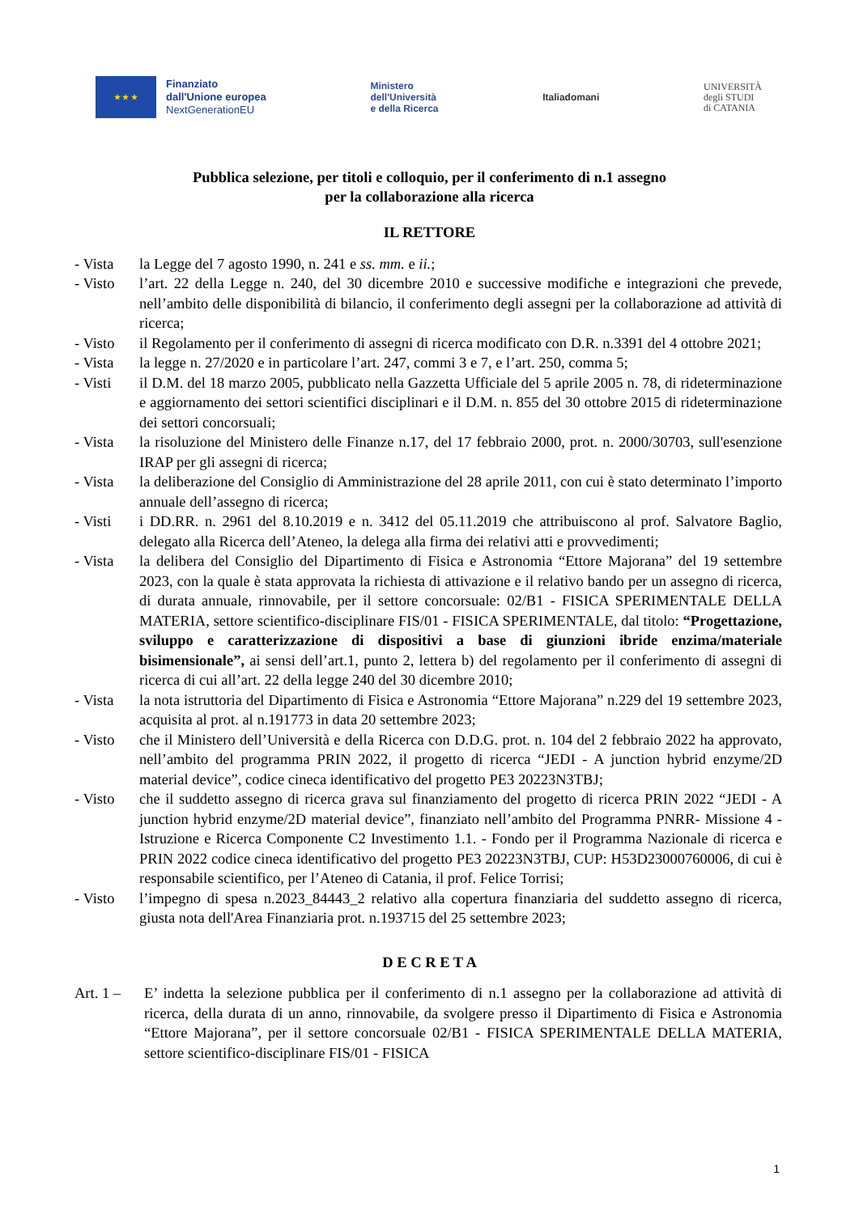★ ★ ★
Finanziato
dall'Unione europea
NextGenerationEU
Ministero
dell'Università
e della Ricerca
Italiadomani
UNIVERSITÀ
degli STUDI
di CATANIA
Pubblica selezione, per titoli e colloquio, per il conferimento di n.1 assegno
per la collaborazione alla ricerca
IL RETTORE
- Vista la Legge del 7 agosto 1990, n. 241 e ss. mm. e ii.;
- Visto l’art. 22 della Legge n. 240, del 30 dicembre 2010 e successive modifiche e integrazioni che prevede, nell’ambito delle disponibilità di bilancio, il conferimento degli assegni per la collaborazione ad attività di ricerca;
- Visto il Regolamento per il conferimento di assegni di ricerca modificato con D.R. n.3391 del 4 ottobre 2021;
- Vista la legge n. 27/2020 e in particolare l’art. 247, commi 3 e 7, e l’art. 250, comma 5;
- Visti il D.M. del 18 marzo 2005, pubblicato nella Gazzetta Ufficiale del 5 aprile 2005 n. 78, di rideterminazione e aggiornamento dei settori scientifici disciplinari e il D.M. n. 855 del 30 ottobre 2015 di rideterminazione dei settori concorsuali;
- Vista la risoluzione del Ministero delle Finanze n.17, del 17 febbraio 2000, prot. n. 2000/30703, sull'esenzione IRAP per gli assegni di ricerca;
- Vista la deliberazione del Consiglio di Amministrazione del 28 aprile 2011, con cui è stato determinato l’importo annuale dell’assegno di ricerca;
- Visti i DD.RR. n. 2961 del 8.10.2019 e n. 3412 del 05.11.2019 che attribuiscono al prof. Salvatore Baglio, delegato alla Ricerca dell’Ateneo, la delega alla firma dei relativi atti e provvedimenti;
- Vista la delibera del Consiglio del Dipartimento di Fisica e Astronomia “Ettore Majorana” del 19 settembre 2023, con la quale è stata approvata la richiesta di attivazione e il relativo bando per un assegno di ricerca, di durata annuale, rinnovabile, per il settore concorsuale: 02/B1 - FISICA SPERIMENTALE DELLA MATERIA, settore scientifico-disciplinare FIS/01 - FISICA SPERIMENTALE, dal titolo: “Progettazione, sviluppo e caratterizzazione di dispositivi a base di giunzioni ibride enzima/materiale bisimensionale”, ai sensi dell’art.1, punto 2, lettera b) del regolamento per il conferimento di assegni di ricerca di cui all’art. 22 della legge 240 del 30 dicembre 2010;
- Vista la nota istruttoria del Dipartimento di Fisica e Astronomia “Ettore Majorana” n.229 del 19 settembre 2023, acquisita al prot. al n.191773 in data 20 settembre 2023;
- Visto che il Ministero dell’Università e della Ricerca con D.D.G. prot. n. 104 del 2 febbraio 2022 ha approvato, nell’ambito del programma PRIN 2022, il progetto di ricerca “JEDI - A junction hybrid enzyme/2D material device”, codice cineca identificativo del progetto PE3 20223N3TBJ;
- Visto che il suddetto assegno di ricerca grava sul finanziamento del progetto di ricerca PRIN 2022 “JEDI - A junction hybrid enzyme/2D material device”, finanziato nell’ambito del Programma PNRR- Missione 4 - Istruzione e Ricerca Componente C2 Investimento 1.1. - Fondo per il Programma Nazionale di ricerca e PRIN 2022 codice cineca identificativo del progetto PE3 20223N3TBJ, CUP: H53D23000760006, di cui è responsabile scientifico, per l’Ateneo di Catania, il prof. Felice Torrisi;
- Visto l’impegno di spesa n.2023_84443_2 relativo alla copertura finanziaria del suddetto assegno di ricerca, giusta nota dell'Area Finanziaria prot. n.193715 del 25 settembre 2023;
D E C R E T A
Art. 1 –
E’ indetta la selezione pubblica per il conferimento di n.1 assegno per la collaborazione ad attività di ricerca, della durata di un anno, rinnovabile, da svolgere presso il Dipartimento di Fisica e Astronomia “Ettore Majorana”, per il settore concorsuale 02/B1 - FISICA SPERIMENTALE DELLA MATERIA, settore scientifico-disciplinare FIS/01 - FISICA
1